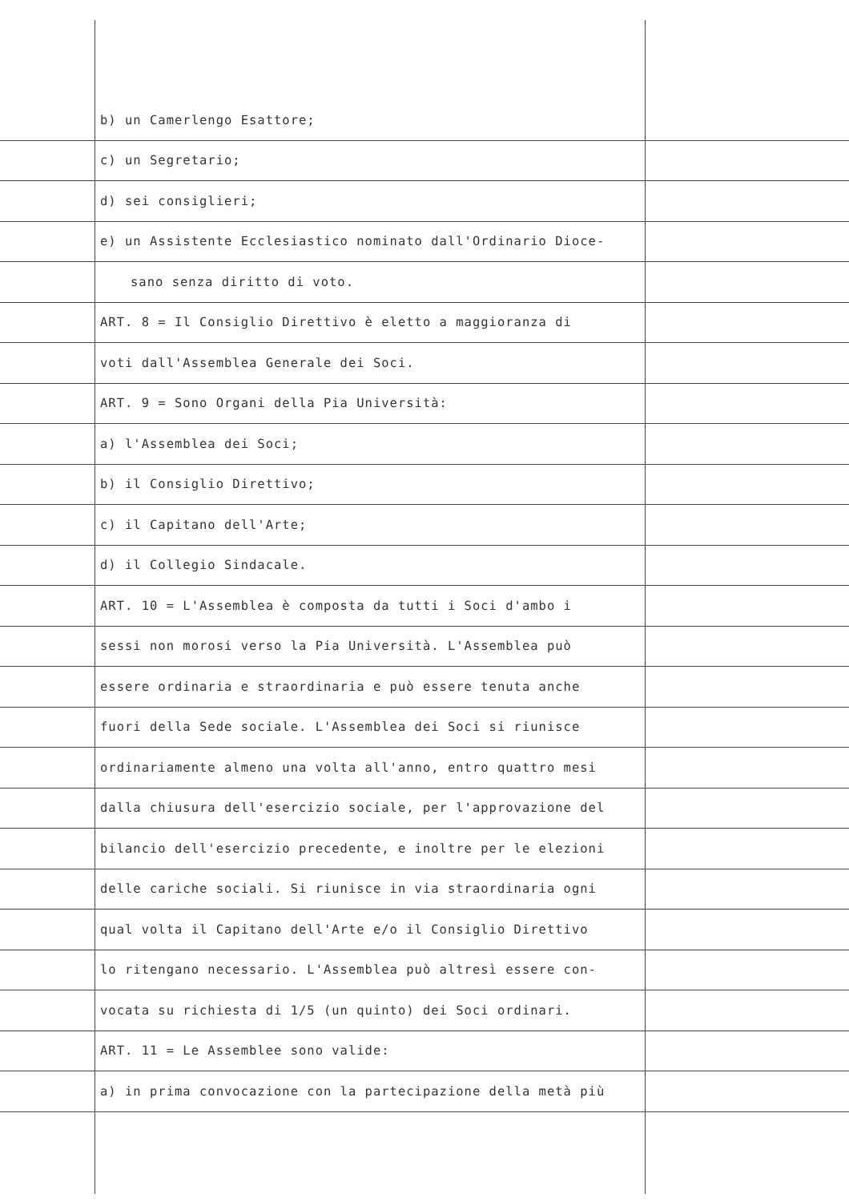b) un Camerlengo Esattore;
c) un Segretario;
d) sei consiglieri;
e) un Assistente Ecclesiastico nominato dall'Ordinario Dioce-
sano senza diritto di voto.
ART. 8 = Il Consiglio Direttivo è eletto a maggioranza di
voti dall'Assemblea Generale dei Soci.
ART. 9 = Sono Organi della Pia Università:
a) l'Assemblea dei Soci;
b) il Consiglio Direttivo;
c) il Capitano dell'Arte;
d) il Collegio Sindacale.
ART. 10 = L'Assemblea è composta da tutti i Soci d'ambo i
sessi non morosi verso la Pia Università. L'Assemblea può
essere ordinaria e straordinaria e può essere tenuta anche
fuori della Sede sociale. L'Assemblea dei Soci si riunisce
ordinariamente almeno una volta all'anno, entro quattro mesi
dalla chiusura dell'esercizio sociale, per l'approvazione del
bilancio dell'esercizio precedente, e inoltre per le elezioni
delle cariche sociali. Si riunisce in via straordinaria ogni
qual volta il Capitano dell'Arte e/o il Consiglio Direttivo
lo ritengano necessario. L'Assemblea può altresì essere con-
vocata su richiesta di 1/5 (un quinto) dei Soci ordinari.
ART. 11 = Le Assemblee sono valide:
a) in prima convocazione con la partecipazione della metà più